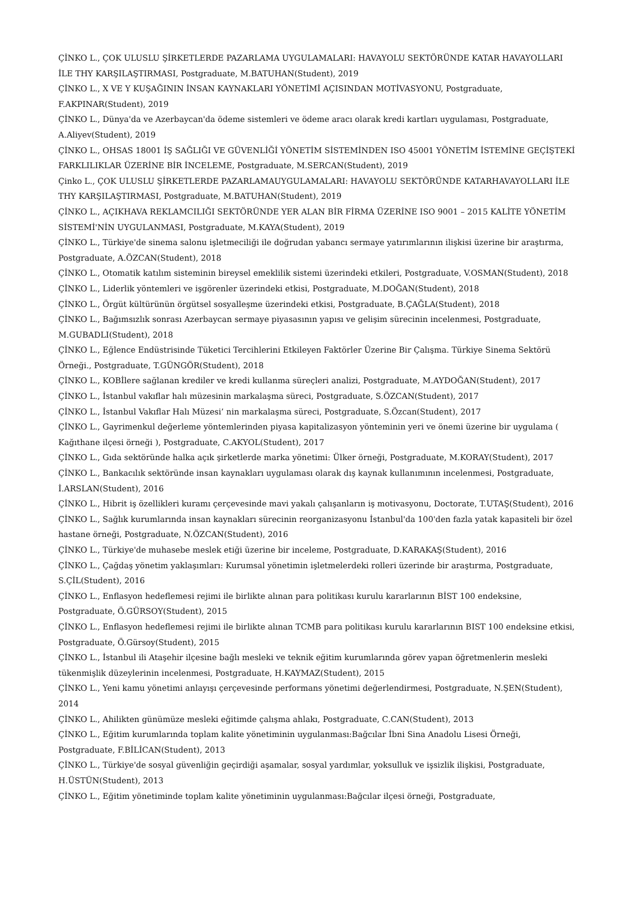ÇİNKO L., ÇOK ULUSLU ŞİRKETLERDE PAZARLAMA UYGULAMALARI: HAVAYOLU SEKTÖRÜNDE KATAR HAVAYOLLARI İLE THY KARŞILAŞTIRMASI, Postgraduate, M.BATUHAN(Student), 2019
ÇİNKO L., X VE Y KUŞAĞININ İNSAN KAYNAKLARI YÖNETİMİ AÇISINDAN MOTİVASYONU, Postgraduate, F.AKPINAR(Student), 2019
ÇİNKO L., Dünya'da ve Azerbaycan'da ödeme sistemleri ve ödeme aracı olarak kredi kartları uygulaması, Postgraduate, A.Aliyev(Student), 2019
ÇİNKO L., OHSAS 18001 İŞ SAĞLIĞI VE GÜVENLİĞİ YÖNETİM SİSTEMİNDEN ISO 45001 YÖNETİM İSTEMİNE GEÇİŞTEKİ FARKLILIKLAR ÜZERİNE BİR İNCELEME, Postgraduate, M.SERCAN(Student), 2019
Çinko L., ÇOK ULUSLU ŞİRKETLERDE PAZARLAMAUYGULAMALARI: HAVAYOLU SEKTÖRÜNDE KATARHAVAYOLLARI İLE THY KARŞILAŞTIRMASI, Postgraduate, M.BATUHAN(Student), 2019
ÇİNKO L., AÇIKHAVA REKLAMCILIĞI SEKTÖRÜNDE YER ALAN BİR FİRMA ÜZERİNE ISO 9001 – 2015 KALİTE YÖNETİM SİSTEMİ'NİN UYGULANMASI, Postgraduate, M.KAYA(Student), 2019
ÇİNKO L., Türkiye'de sinema salonu işletmeciliği ile doğrudan yabancı sermaye yatırımlarının ilişkisi üzerine bir araştırma, Postgraduate, A.ÖZCAN(Student), 2018
ÇİNKO L., Otomatik katılım sisteminin bireysel emeklilik sistemi üzerindeki etkileri, Postgraduate, V.OSMAN(Student), 2018
ÇİNKO L., Liderlik yöntemleri ve işgörenler üzerindeki etkisi, Postgraduate, M.DOĞAN(Student), 2018
ÇİNKO L., Örgüt kültürünün örgütsel sosyalleşme üzerindeki etkisi, Postgraduate, B.ÇAĞLA(Student), 2018
ÇİNKO L., Bağımsızlık sonrası Azerbaycan sermaye piyasasının yapısı ve gelişim sürecinin incelenmesi, Postgraduate, M.GUBADLI(Student), 2018
ÇİNKO L., Eğlence Endüstrisinde Tüketici Tercihlerini Etkileyen Faktörler Üzerine Bir Çalışma. Türkiye Sinema Sektörü Örneği., Postgraduate, T.GÜNGÖR(Student), 2018
ÇİNKO L., KOBİlere sağlanan krediler ve kredi kullanma süreçleri analizi, Postgraduate, M.AYDOĞAN(Student), 2017
ÇİNKO L., İstanbul vakıflar halı müzesinin markalaşma süreci, Postgraduate, S.ÖZCAN(Student), 2017
ÇİNKO L., İstanbul Vakıflar Halı Müzesi’ nin markalaşma süreci, Postgraduate, S.Özcan(Student), 2017
ÇİNKO L., Gayrimenkul değerleme yöntemlerinden piyasa kapitalizasyon yönteminin yeri ve önemi üzerine bir uygulama ( Kağıthane ilçesi örneği ), Postgraduate, C.AKYOL(Student), 2017
ÇİNKO L., Gıda sektöründe halka açık şirketlerde marka yönetimi: Ülker örneği, Postgraduate, M.KORAY(Student), 2017
ÇİNKO L., Bankacılık sektöründe insan kaynakları uygulaması olarak dış kaynak kullanımının incelenmesi, Postgraduate, İ.ARSLAN(Student), 2016
ÇİNKO L., Hibrit iş özellikleri kuramı çerçevesinde mavi yakalı çalışanların iş motivasyonu, Doctorate, T.UTAŞ(Student), 2016
ÇİNKO L., Sağlık kurumlarında insan kaynakları sürecinin reorganizasyonu İstanbul'da 100'den fazla yatak kapasiteli bir özel hastane örneği, Postgraduate, N.ÖZCAN(Student), 2016
ÇİNKO L., Türkiye'de muhasebe meslek etiği üzerine bir inceleme, Postgraduate, D.KARAKAŞ(Student), 2016
ÇİNKO L., Çağdaş yönetim yaklaşımları: Kurumsal yönetimin işletmelerdeki rolleri üzerinde bir araştırma, Postgraduate, S.ÇİL(Student), 2016
ÇİNKO L., Enflasyon hedeflemesi rejimi ile birlikte alınan para politikası kurulu kararlarının BİST 100 endeksine, Postgraduate, Ö.GÜRSOY(Student), 2015
ÇİNKO L., Enflasyon hedeflemesi rejimi ile birlikte alınan TCMB para politikası kurulu kararlarının BIST 100 endeksine etkisi, Postgraduate, Ö.Gürsoy(Student), 2015
ÇİNKO L., İstanbul ili Ataşehir ilçesine bağlı mesleki ve teknik eğitim kurumlarında görev yapan öğretmenlerin mesleki tükenmişlik düzeylerinin incelenmesi, Postgraduate, H.KAYMAZ(Student), 2015
ÇİNKO L., Yeni kamu yönetimi anlayışı çerçevesinde performans yönetimi değerlendirmesi, Postgraduate, N.ŞEN(Student), 2014
ÇİNKO L., Ahilikten günümüze mesleki eğitimde çalışma ahlakı, Postgraduate, C.CAN(Student), 2013
ÇİNKO L., Eğitim kurumlarında toplam kalite yönetiminin uygulanması:Bağcılar İbni Sina Anadolu Lisesi Örneği, Postgraduate, F.BİLİCAN(Student), 2013
ÇİNKO L., Türkiye'de sosyal güvenliğin geçirdiği aşamalar, sosyal yardımlar, yoksulluk ve işsizlik ilişkisi, Postgraduate, H.ÜSTÜN(Student), 2013
ÇİNKO L., Eğitim yönetiminde toplam kalite yönetiminin uygulanması:Bağcılar ilçesi örneği, Postgraduate,